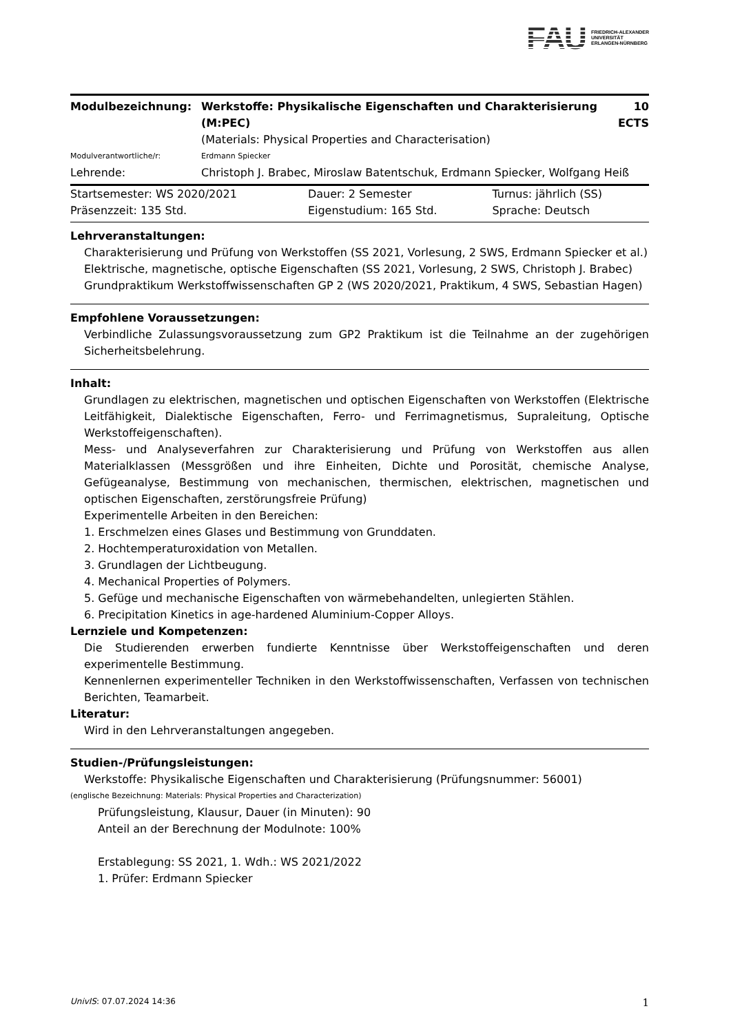FAU FRIEDRICH-ALEXANDER
UNIVERSITÄT
ERLANGEN-NÜRNBERG
| Modulbezeichnung: | Werkstoffe: Physikalische Eigenschaften und Charakterisierung (M:PEC) | 10 ECTS |
| | (Materials: Physical Properties and Characterisation) | |
| Modulverantwortliche/r: | Erdmann Spiecker | |
| Lehrende: | Christoph J. Brabec, Miroslaw Batentschuk, Erdmann Spiecker, Wolfgang Heiß | |
| Startsemester: WS 2020/2021 | Dauer: 2 Semester | Turnus: jährlich (SS) |
| Präsenzzeit: 135 Std. | Eigenstudium: 165 Std. | Sprache: Deutsch |
Lehrveranstaltungen:
Charakterisierung und Prüfung von Werkstoffen (SS 2021, Vorlesung, 2 SWS, Erdmann Spiecker et al.)
Elektrische, magnetische, optische Eigenschaften (SS 2021, Vorlesung, 2 SWS, Christoph J. Brabec)
Grundpraktikum Werkstoffwissenschaften GP 2 (WS 2020/2021, Praktikum, 4 SWS, Sebastian Hagen)
Empfohlene Voraussetzungen:
Verbindliche Zulassungsvoraussetzung zum GP2 Praktikum ist die Teilnahme an der zugehörigen Sicherheitsbelehrung.
Inhalt:
Grundlagen zu elektrischen, magnetischen und optischen Eigenschaften von Werkstoffen (Elektrische Leitfähigkeit, Dialektische Eigenschaften, Ferro- und Ferrimagnetismus, Supraleitung, Optische Werkstoffeigenschaften).
Mess- und Analyseverfahren zur Charakterisierung und Prüfung von Werkstoffen aus allen Materialklassen (Messgrößen und ihre Einheiten, Dichte und Porosität, chemische Analyse, Gefügeanalyse, Bestimmung von mechanischen, thermischen, elektrischen, magnetischen und optischen Eigenschaften, zerstörungsfreie Prüfung)
Experimentelle Arbeiten in den Bereichen:
1. Erschmelzen eines Glases und Bestimmung von Grunddaten.
2. Hochtemperaturoxidation von Metallen.
3. Grundlagen der Lichtbeugung.
4. Mechanical Properties of Polymers.
5. Gefüge und mechanische Eigenschaften von wärmebehandelten, unlegierten Stählen.
6. Precipitation Kinetics in age-hardened Aluminium-Copper Alloys.
Lernziele und Kompetenzen:
Die Studierenden erwerben fundierte Kenntnisse über Werkstoffeigenschaften und deren experimentelle Bestimmung.
Kennenlernen experimenteller Techniken in den Werkstoffwissenschaften, Verfassen von technischen Berichten, Teamarbeit.
Literatur:
Wird in den Lehrveranstaltungen angegeben.
Studien-/Prüfungsleistungen:
Werkstoffe: Physikalische Eigenschaften und Charakterisierung (Prüfungsnummer: 56001)
(englische Bezeichnung: Materials: Physical Properties and Characterization)
Prüfungsleistung, Klausur, Dauer (in Minuten): 90
Anteil an der Berechnung der Modulnote: 100%
Erstablegung: SS 2021, 1. Wdh.: WS 2021/2022
1. Prüfer: Erdmann Spiecker
UnivIS: 07.07.2024 14:36 1